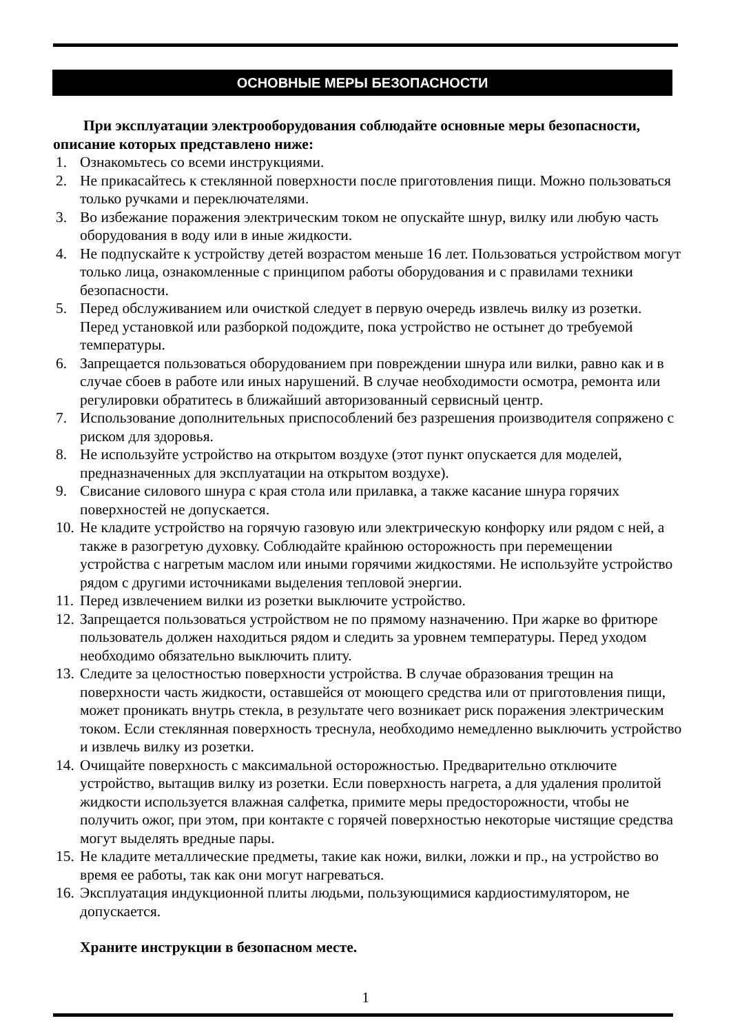ОСНОВНЫЕ МЕРЫ БЕЗОПАСНОСТИ
При эксплуатации электрооборудования соблюдайте основные меры безопасности, описание которых представлено ниже:
1. Ознакомьтесь со всеми инструкциями.
2. Не прикасайтесь к стеклянной поверхности после приготовления пищи. Можно пользоваться только ручками и переключателями.
3. Во избежание поражения электрическим током не опускайте шнур, вилку или любую часть оборудования в воду или в иные жидкости.
4. Не подпускайте к устройству детей возрастом меньше 16 лет. Пользоваться устройством могут только лица, ознакомленные с принципом работы оборудования и с правилами техники безопасности.
5. Перед обслуживанием или очисткой следует в первую очередь извлечь вилку из розетки. Перед установкой или разборкой подождите, пока устройство не остынет до требуемой температуры.
6. Запрещается пользоваться оборудованием при повреждении шнура или вилки, равно как и в случае сбоев в работе или иных нарушений. В случае необходимости осмотра, ремонта или регулировки обратитесь в ближайший авторизованный сервисный центр.
7. Использование дополнительных приспособлений без разрешения производителя сопряжено с риском для здоровья.
8. Не используйте устройство на открытом воздухе (этот пункт опускается для моделей, предназначенных для эксплуатации на открытом воздухе).
9. Свисание силового шнура с края стола или прилавка, а также касание шнура горячих поверхностей не допускается.
10. Не кладите устройство на горячую газовую или электрическую конфорку или рядом с ней, а также в разогретую духовку. Соблюдайте крайнюю осторожность при перемещении устройства с нагретым маслом или иными горячими жидкостями. Не используйте устройство рядом с другими источниками выделения тепловой энергии.
11. Перед извлечением вилки из розетки выключите устройство.
12. Запрещается пользоваться устройством не по прямому назначению. При жарке во фритюре пользователь должен находиться рядом и следить за уровнем температуры. Перед уходом необходимо обязательно выключить плиту.
13. Следите за целостностью поверхности устройства. В случае образования трещин на поверхности часть жидкости, оставшейся от моющего средства или от приготовления пищи, может проникать внутрь стекла, в результате чего возникает риск поражения электрическим током. Если стеклянная поверхность треснула, необходимо немедленно выключить устройство и извлечь вилку из розетки.
14. Очищайте поверхность с максимальной осторожностью. Предварительно отключите устройство, вытащив вилку из розетки. Если поверхность нагрета, а для удаления пролитой жидкости используется влажная салфетка, примите меры предосторожности, чтобы не получить ожог, при этом, при контакте с горячей поверхностью некоторые чистящие средства могут выделять вредные пары.
15. Не кладите металлические предметы, такие как ножи, вилки, ложки и пр., на устройство во время ее работы, так как они могут нагреваться.
16. Эксплуатация индукционной плиты людьми, пользующимися кардиостимулятором, не допускается.
Храните инструкции в безопасном месте.
1